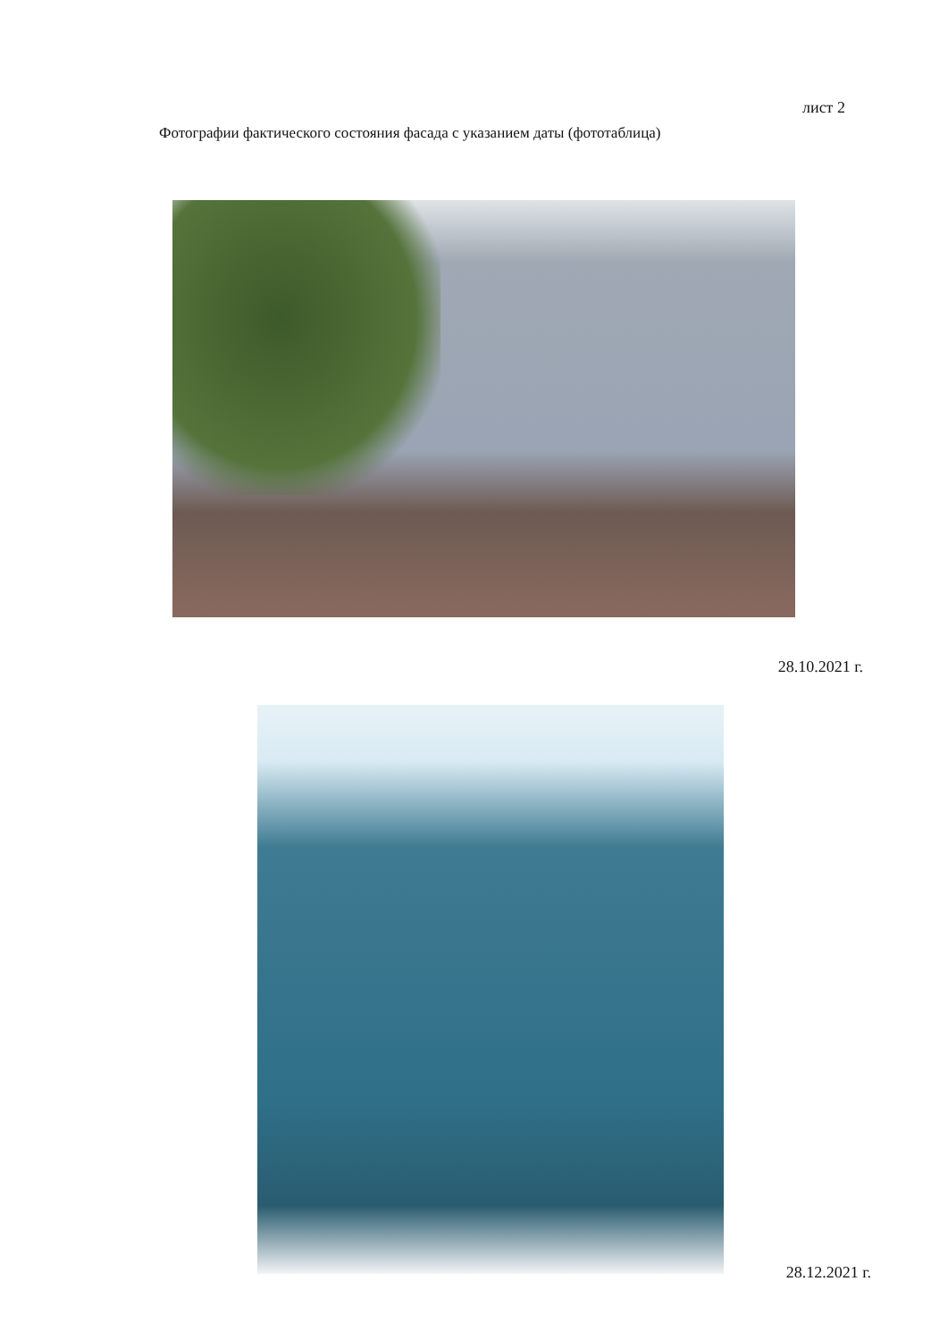лист 2
Фотографии фактического состояния фасада с указанием даты (фототаблица)
28.10.2021 г.
28.12.2021 г.